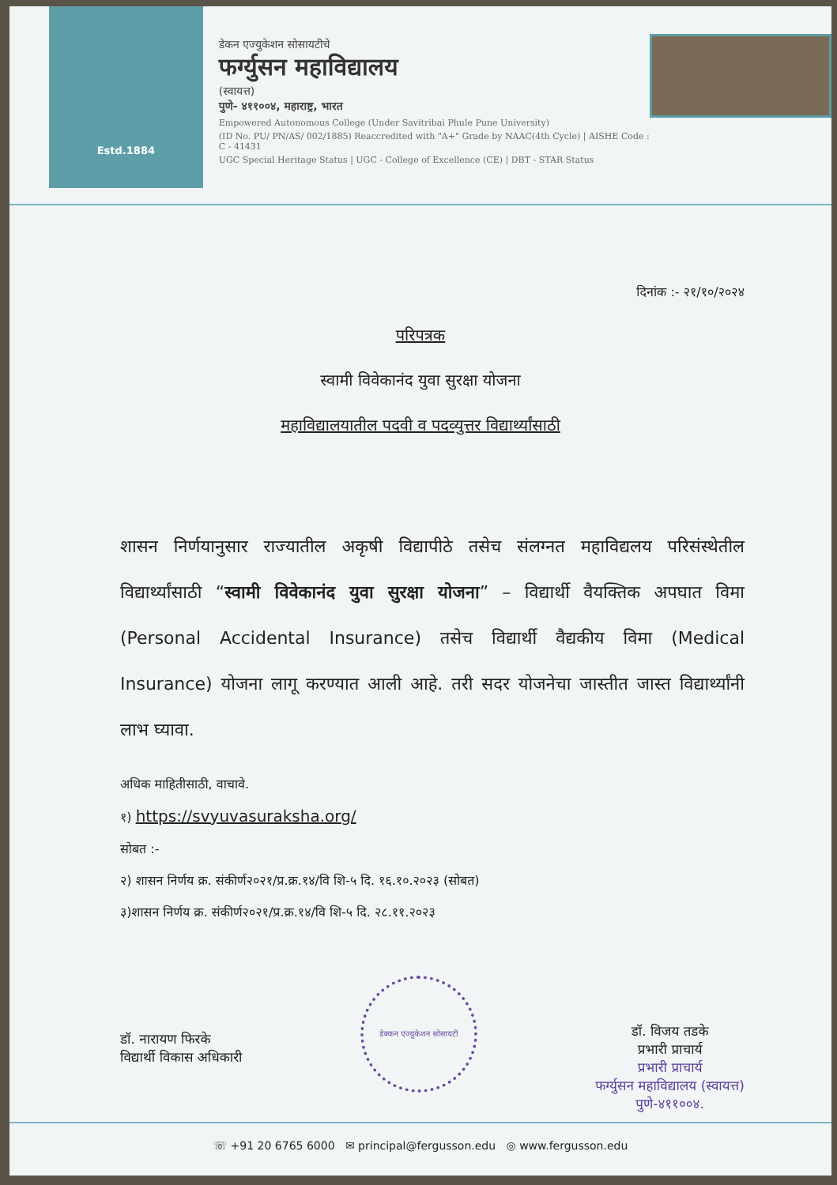Estd.1884
डेकन एज्युकेशन सोसायटीचे
फर्ग्युसन महाविद्यालय
(स्वायत्त)
पुणे- ४११००४, महाराष्ट्र, भारत
Empowered Autonomous College (Under Savitribai Phule Pune University)
(ID No. PU/ PN/AS/ 002/1885) Reaccredited with "A+" Grade by NAAC(4th Cycle) | AISHE Code : C - 41431
UGC Special Heritage Status | UGC - College of Excellence (CE) | DBT - STAR Status
दिनांक :- २१/१०/२०२४
परिपत्रक
स्वामी विवेकानंद युवा सुरक्षा योजना
महाविद्यालयातील पदवी व पदव्युत्तर विद्यार्थ्यांसाठी
शासन निर्णयानुसार राज्यातील अकृषी विद्यापीठे तसेच संलग्नत महाविद्यलय परिसंस्थेतील विद्यार्थ्यांसाठी “स्वामी विवेकानंद युवा सुरक्षा योजना” – विद्यार्थी वैयक्तिक अपघात विमा (Personal Accidental Insurance) तसेच विद्यार्थी वैद्यकीय विमा (Medical Insurance) योजना लागू करण्यात आली आहे. तरी सदर योजनेचा जास्तीत जास्त विद्यार्थ्यांनी लाभ घ्यावा.
अधिक माहितीसाठी, वाचावे.
१) https://svyuvasuraksha.org/
सोबत :-
२) शासन निर्णय क्र. संकीर्ण२०२१/प्र.क्र.१४/वि शि-५ दि. १६.१०.२०२३ (सोबत)
३)शासन निर्णय क्र. संकीर्ण२०२१/प्र.क्र.१४/वि शि-५ दि. २८.११.२०२३
डॉ. नारायण फिरके
विद्यार्थी विकास अधिकारी
डेक्कन एज्युकेशन सोसायटी
डॉ. विजय तडके
प्रभारी प्राचार्य
प्रभारी प्राचार्य
फर्ग्युसन महाविद्यालय (स्वायत्त)
पुणे-४११००४.
☏ +91 20 6765 6000 ✉ principal@fergusson.edu ◎ www.fergusson.edu